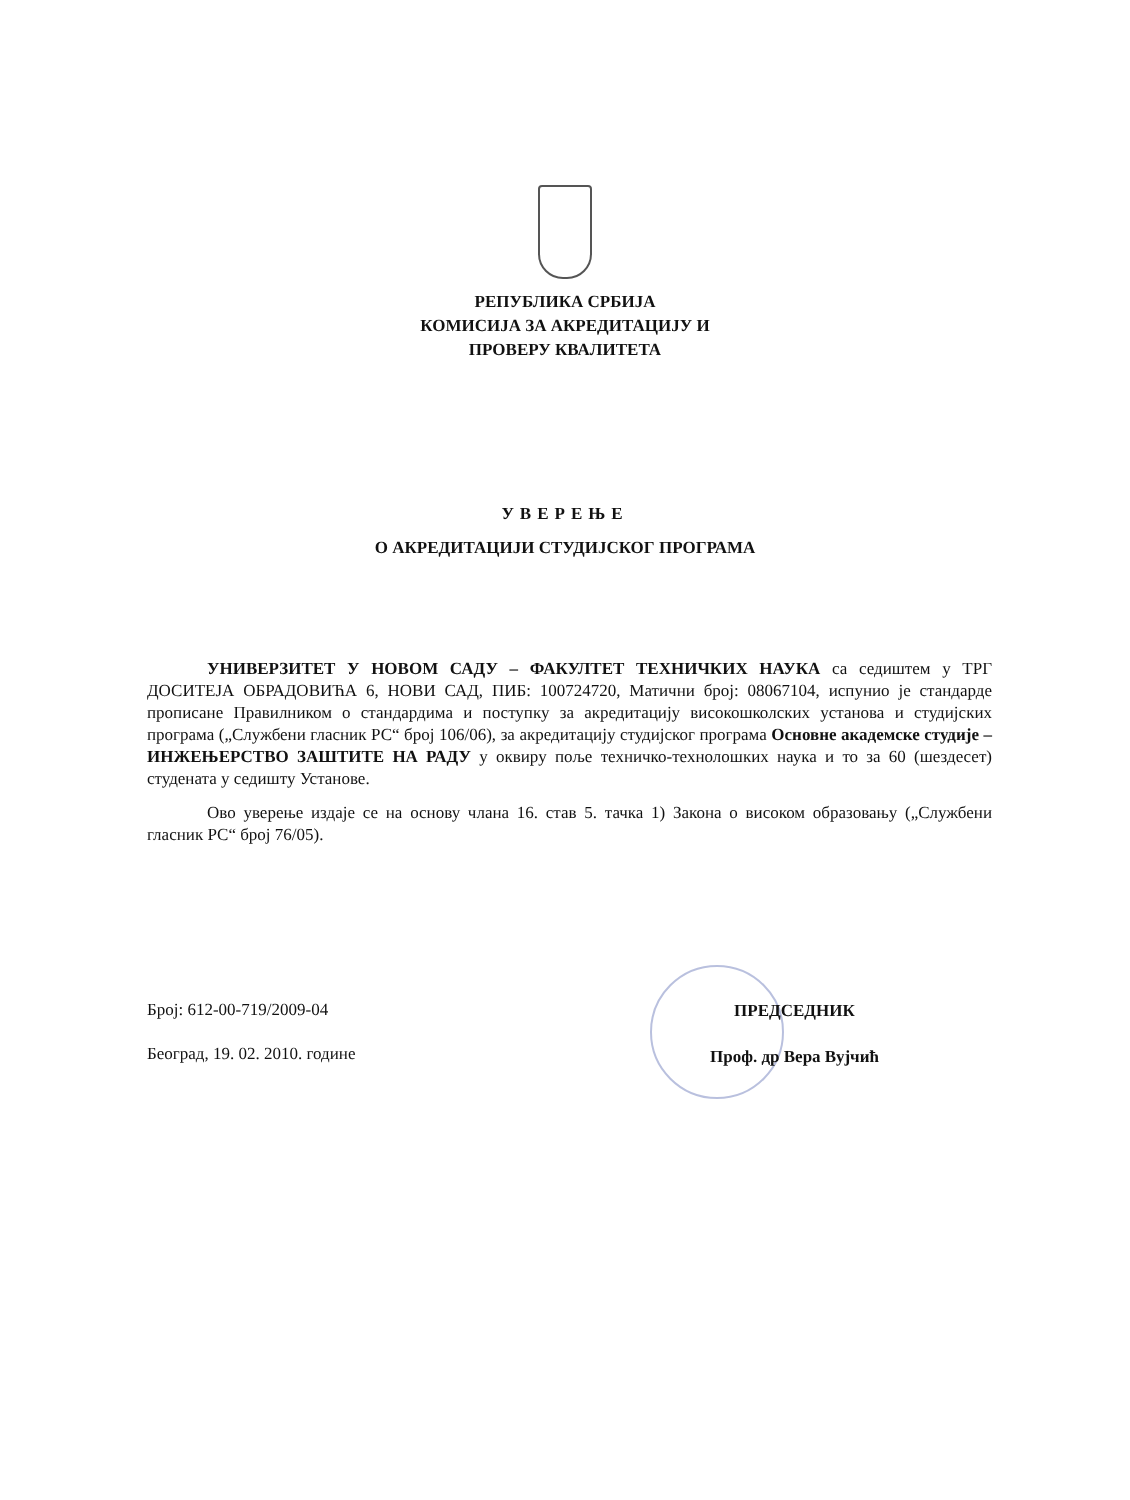РЕПУБЛИКА СРБИЈА
КОМИСИЈА ЗА АКРЕДИТАЦИЈУ И
ПРОВЕРУ КВАЛИТЕТА
УВЕРЕЊЕ
О АКРЕДИТАЦИЈИ СТУДИЈСКОГ ПРОГРАМА
УНИВЕРЗИТЕТ У НОВОМ САДУ – ФАКУЛТЕТ ТЕХНИЧКИХ НАУКА са седиштем у ТРГ ДОСИТЕЈА ОБРАДОВИЋА 6, НОВИ САД, ПИБ: 100724720, Матични број: 08067104, испунио је стандарде прописане Правилником о стандардима и поступку за акредитацију високошколских установа и студијских програма („Службени гласник РС“ број 106/06), за акредитацију студијског програма Основне академске студије – ИНЖЕЊЕРСТВО ЗАШТИТЕ НА РАДУ у оквиру поље техничко-технолошких наука и то за 60 (шездесет) студената у седишту Установе.
Ово уверење издаје се на основу члана 16. став 5. тачка 1) Закона о високом образовању („Службени гласник РС“ број 76/05).
Број: 612-00-719/2009-04
Београд, 19. 02. 2010. године
ПРЕДСЕДНИК
Проф. др Вера Вујчић